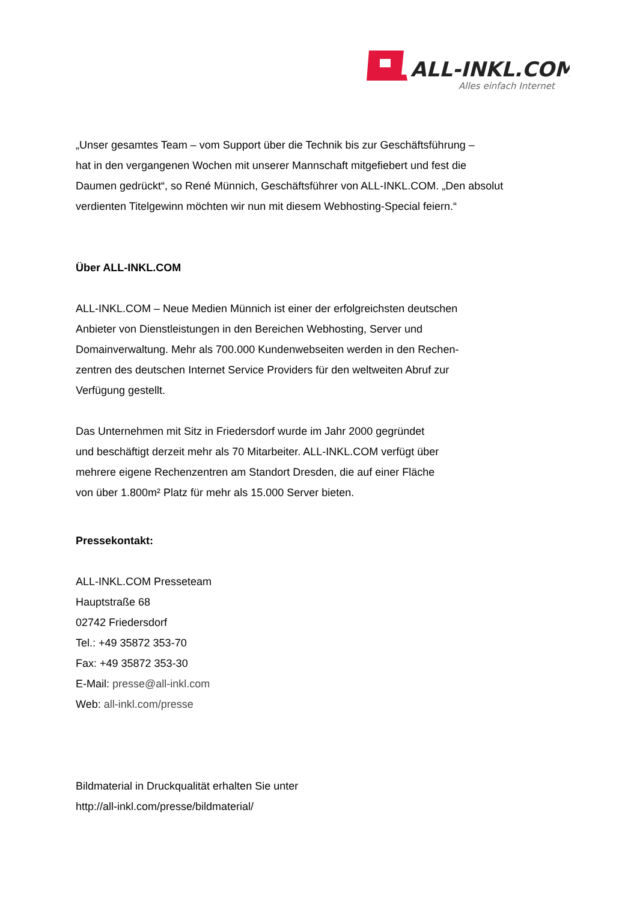ALL-INKL.COM
Alles einfach Internet
„Unser gesamtes Team – vom Support über die Technik bis zur Geschäftsführung –
hat in den vergangenen Wochen mit unserer Mannschaft mitgefiebert und fest die
Daumen gedrückt“, so René Münnich, Geschäftsführer von ALL-INKL.COM. „Den absolut
verdienten Titelgewinn möchten wir nun mit diesem Webhosting-Special feiern.“
Über ALL-INKL.COM
ALL-INKL.COM – Neue Medien Münnich ist einer der erfolgreichsten deutschen
Anbieter von Dienstleistungen in den Bereichen Webhosting, Server und
Domainverwaltung. Mehr als 700.000 Kundenwebseiten werden in den Rechen-
zentren des deutschen Internet Service Providers für den weltweiten Abruf zur
Verfügung gestellt.
Das Unternehmen mit Sitz in Friedersdorf wurde im Jahr 2000 gegründet
und beschäftigt derzeit mehr als 70 Mitarbeiter. ALL-INKL.COM verfügt über
mehrere eigene Rechenzentren am Standort Dresden, die auf einer Fläche
von über 1.800m² Platz für mehr als 15.000 Server bieten.
Pressekontakt:
ALL-INKL.COM Presseteam
Hauptstraße 68
02742 Friedersdorf
Tel.: +49 35872 353-70
Fax: +49 35872 353-30
E-Mail: presse@all-inkl.com
Web: all-inkl.com/presse
Bildmaterial in Druckqualität erhalten Sie unter
http://all-inkl.com/presse/bildmaterial/